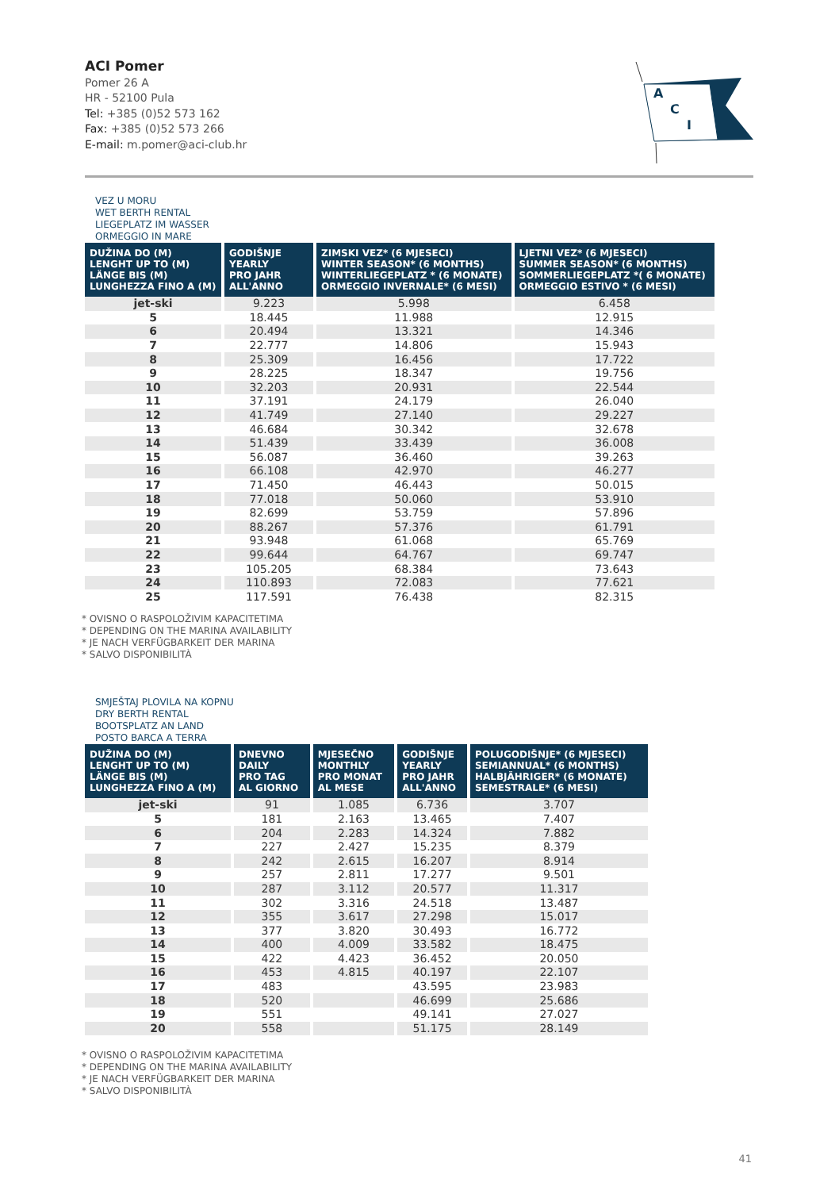ACI Pomer
Pomer 26 A
HR - 52100 Pula
Tel: +385 (0)52 573 162
Fax: +385 (0)52 573 266
E-mail: m.pomer@aci-club.hr
A
C
I
VEZ U MORU
WET BERTH RENTAL
LIEGEPLATZ IM WASSER
ORMEGGIO IN MARE
| DUŽINA DO (M) LENGHT UP TO (M) LÄNGE BIS (M) LUNGHEZZA FINO A (M) | GODIŠNJE YEARLY PRO JAHR ALL'ANNO | ZIMSKI VEZ* (6 MJESECI) WINTER SEASON* (6 MONTHS) WINTERLIEGEPLATZ * (6 MONATE) ORMEGGIO INVERNALE* (6 MESI) | LJETNI VEZ* (6 MJESECI) SUMMER SEASON* (6 MONTHS) SOMMERLIEGEPLATZ *( 6 MONATE) ORMEGGIO ESTIVO * (6 MESI) |
| --- | --- | --- | --- |
| jet-ski | 9.223 | 5.998 | 6.458 |
| 5 | 18.445 | 11.988 | 12.915 |
| 6 | 20.494 | 13.321 | 14.346 |
| 7 | 22.777 | 14.806 | 15.943 |
| 8 | 25.309 | 16.456 | 17.722 |
| 9 | 28.225 | 18.347 | 19.756 |
| 10 | 32.203 | 20.931 | 22.544 |
| 11 | 37.191 | 24.179 | 26.040 |
| 12 | 41.749 | 27.140 | 29.227 |
| 13 | 46.684 | 30.342 | 32.678 |
| 14 | 51.439 | 33.439 | 36.008 |
| 15 | 56.087 | 36.460 | 39.263 |
| 16 | 66.108 | 42.970 | 46.277 |
| 17 | 71.450 | 46.443 | 50.015 |
| 18 | 77.018 | 50.060 | 53.910 |
| 19 | 82.699 | 53.759 | 57.896 |
| 20 | 88.267 | 57.376 | 61.791 |
| 21 | 93.948 | 61.068 | 65.769 |
| 22 | 99.644 | 64.767 | 69.747 |
| 23 | 105.205 | 68.384 | 73.643 |
| 24 | 110.893 | 72.083 | 77.621 |
| 25 | 117.591 | 76.438 | 82.315 |
* OVISNO O RASPOLOŽIVIM KAPACITETIMA
* DEPENDING ON THE MARINA AVAILABILITY
* JE NACH VERFÜGBARKEIT DER MARINA
* SALVO DISPONIBILITÀ
SMJEŠTAJ PLOVILA NA KOPNU
DRY BERTH RENTAL
BOOTSPLATZ AN LAND
POSTO BARCA A TERRA
| DUŽINA DO (M) LENGHT UP TO (M) LÄNGE BIS (M) LUNGHEZZA FINO A (M) | DNEVNO DAILY PRO TAG AL GIORNO | MJESEČNO MONTHLY PRO MONAT AL MESE | GODIŠNJE YEARLY PRO JAHR ALL'ANNO | POLUGODIŠNJE* (6 MJESECI) SEMIANNUAL* (6 MONTHS) HALBJÄHRIGER* (6 MONATE) SEMESTRALE* (6 MESI) |
| --- | --- | --- | --- | --- |
| jet-ski | 91 | 1.085 | 6.736 | 3.707 |
| 5 | 181 | 2.163 | 13.465 | 7.407 |
| 6 | 204 | 2.283 | 14.324 | 7.882 |
| 7 | 227 | 2.427 | 15.235 | 8.379 |
| 8 | 242 | 2.615 | 16.207 | 8.914 |
| 9 | 257 | 2.811 | 17.277 | 9.501 |
| 10 | 287 | 3.112 | 20.577 | 11.317 |
| 11 | 302 | 3.316 | 24.518 | 13.487 |
| 12 | 355 | 3.617 | 27.298 | 15.017 |
| 13 | 377 | 3.820 | 30.493 | 16.772 |
| 14 | 400 | 4.009 | 33.582 | 18.475 |
| 15 | 422 | 4.423 | 36.452 | 20.050 |
| 16 | 453 | 4.815 | 40.197 | 22.107 |
| 17 | 483 | | 43.595 | 23.983 |
| 18 | 520 | | 46.699 | 25.686 |
| 19 | 551 | | 49.141 | 27.027 |
| 20 | 558 | | 51.175 | 28.149 |
* OVISNO O RASPOLOŽIVIM KAPACITETIMA
* DEPENDING ON THE MARINA AVAILABILITY
* JE NACH VERFÜGBARKEIT DER MARINA
* SALVO DISPONIBILITÀ
41